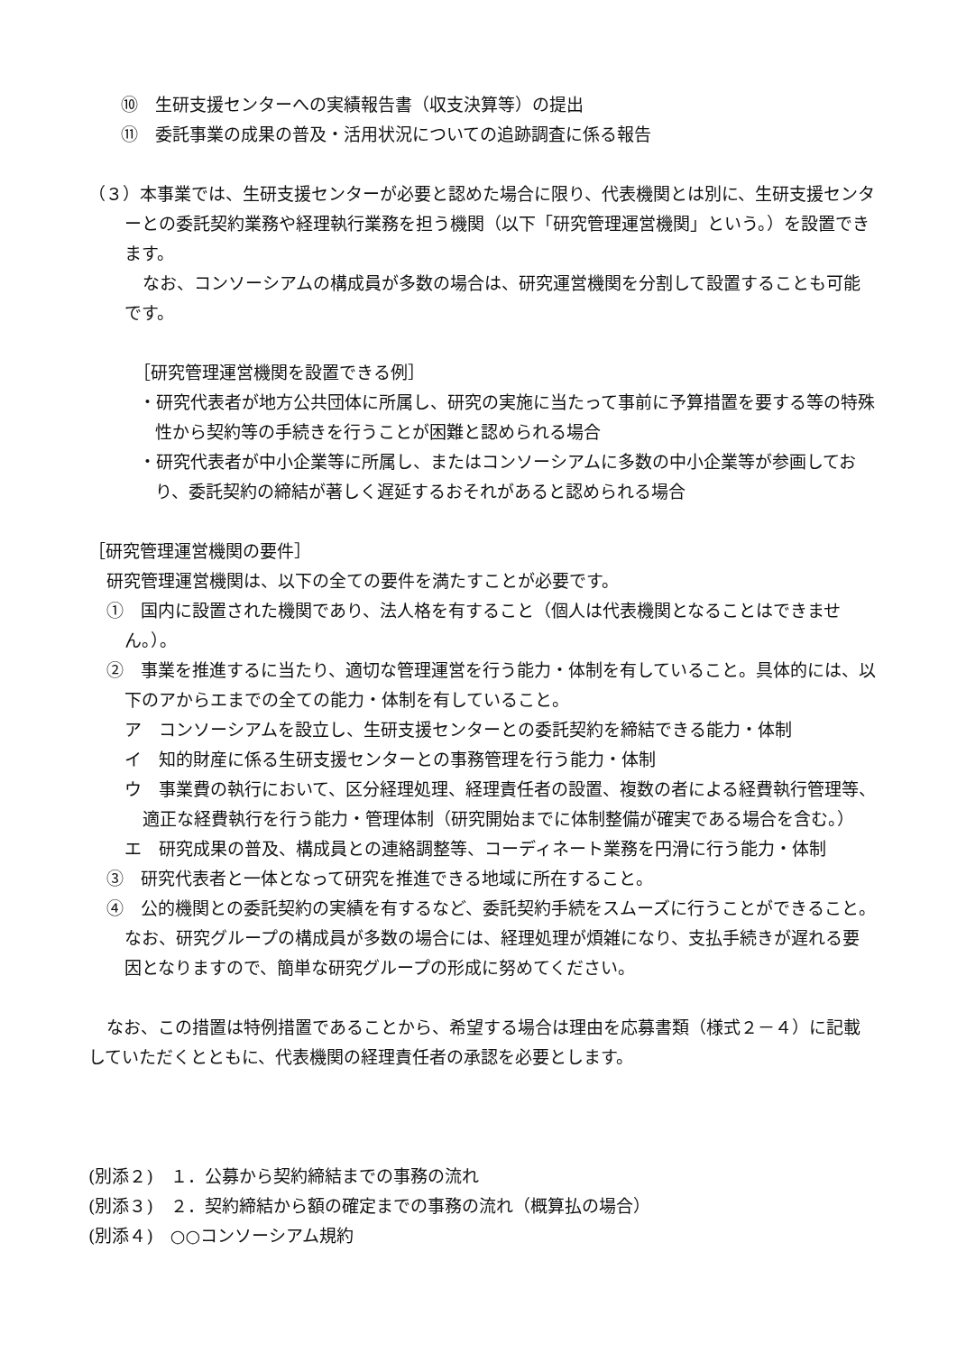⑩　生研支援センターへの実績報告書（収支決算等）の提出
⑪　委託事業の成果の普及・活用状況についての追跡調査に係る報告
（３）本事業では、生研支援センターが必要と認めた場合に限り、代表機関とは別に、生研支援センターとの委託契約業務や経理執行業務を担う機関（以下「研究管理運営機関」という。）を設置できます。
なお、コンソーシアムの構成員が多数の場合は、研究運営機関を分割して設置することも可能です。
［研究管理運営機関を設置できる例］
・研究代表者が地方公共団体に所属し、研究の実施に当たって事前に予算措置を要する等の特殊性から契約等の手続きを行うことが困難と認められる場合
・研究代表者が中小企業等に所属し、またはコンソーシアムに多数の中小企業等が参画しており、委託契約の締結が著しく遅延するおそれがあると認められる場合
［研究管理運営機関の要件］
研究管理運営機関は、以下の全ての要件を満たすことが必要です。
①　国内に設置された機関であり、法人格を有すること（個人は代表機関となることはできません。）。
②　事業を推進するに当たり、適切な管理運営を行う能力・体制を有していること。具体的には、以下のアからエまでの全ての能力・体制を有していること。
ア　コンソーシアムを設立し、生研支援センターとの委託契約を締結できる能力・体制
イ　知的財産に係る生研支援センターとの事務管理を行う能力・体制
ウ　事業費の執行において、区分経理処理、経理責任者の設置、複数の者による経費執行管理等、適正な経費執行を行う能力・管理体制（研究開始までに体制整備が確実である場合を含む。）
エ　研究成果の普及、構成員との連絡調整等、コーディネート業務を円滑に行う能力・体制
③　研究代表者と一体となって研究を推進できる地域に所在すること。
④　公的機関との委託契約の実績を有するなど、委託契約手続をスムーズに行うことができること。なお、研究グループの構成員が多数の場合には、経理処理が煩雑になり、支払手続きが遅れる要因となりますので、簡単な研究グループの形成に努めてください。
なお、この措置は特例措置であることから、希望する場合は理由を応募書類（様式２－４）に記載していただくとともに、代表機関の経理責任者の承認を必要とします。
(別添２)　１．公募から契約締結までの事務の流れ
(別添３)　２．契約締結から額の確定までの事務の流れ（概算払の場合）
(別添４)　○○コンソーシアム規約